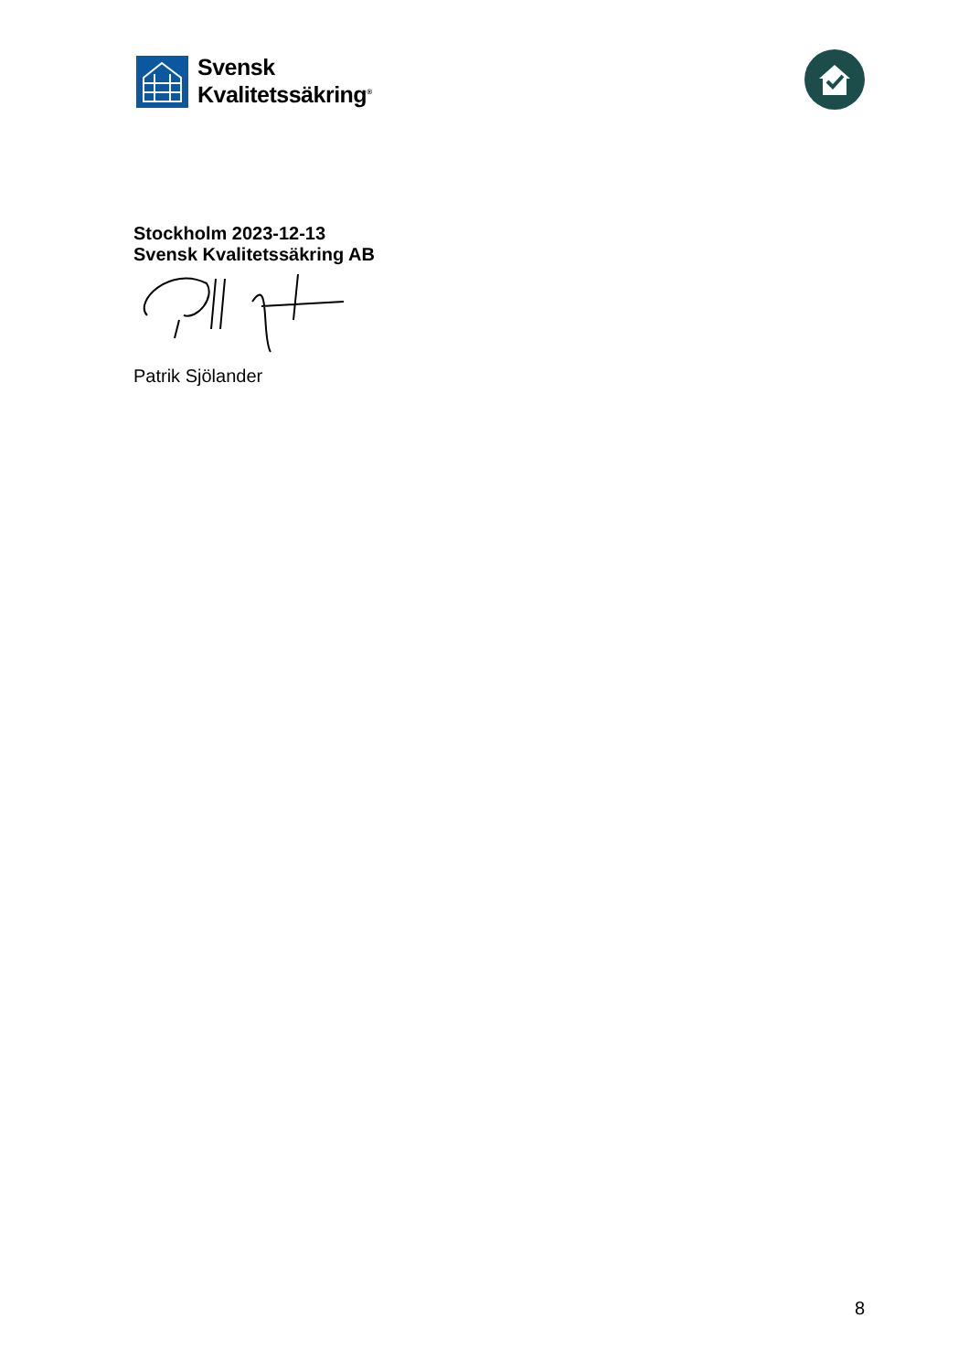Svensk
Kvalitetssäkring<sup>®</sup>
Stockholm 2023-12-13
Svensk Kvalitetssäkring AB
Patrik Sjölander
8